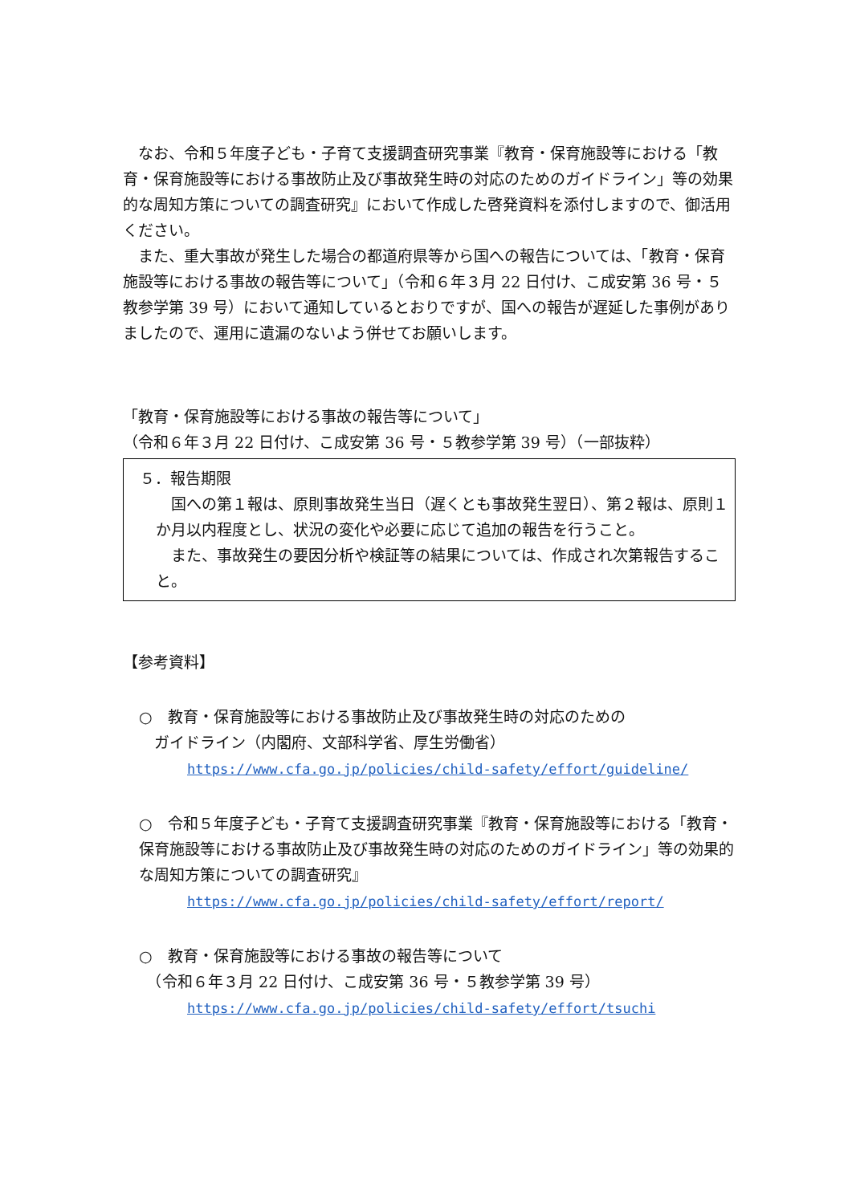なお、令和５年度子ども・子育て支援調査研究事業『教育・保育施設等における「教育・保育施設等における事故防止及び事故発生時の対応のためのガイドライン」等の効果的な周知方策についての調査研究』において作成した啓発資料を添付しますので、御活用ください。
また、重大事故が発生した場合の都道府県等から国への報告については、「教育・保育施設等における事故の報告等について」（令和６年３月 22 日付け、こ成安第 36 号・５教参学第 39 号）において通知しているとおりですが、国への報告が遅延した事例がありましたので、運用に遺漏のないよう併せてお願いします。
「教育・保育施設等における事故の報告等について」
（令和６年３月 22 日付け、こ成安第 36 号・５教参学第 39 号）（一部抜粋）
５．報告期限
国への第１報は、原則事故発生当日（遅くとも事故発生翌日）、第２報は、原則１か月以内程度とし、状況の変化や必要に応じて追加の報告を行うこと。
また、事故発生の要因分析や検証等の結果については、作成され次第報告すること。
【参考資料】
○　教育・保育施設等における事故防止及び事故発生時の対応のための
　ガイドライン（内閣府、文部科学省、厚生労働省）
https://www.cfa.go.jp/policies/child-safety/effort/guideline/
○　令和５年度子ども・子育て支援調査研究事業『教育・保育施設等における「教育・保育施設等における事故防止及び事故発生時の対応のためのガイドライン」等の効果的な周知方策についての調査研究』
https://www.cfa.go.jp/policies/child-safety/effort/report/
○　教育・保育施設等における事故の報告等について
　（令和６年３月 22 日付け、こ成安第 36 号・５教参学第 39 号）
https://www.cfa.go.jp/policies/child-safety/effort/tsuchi